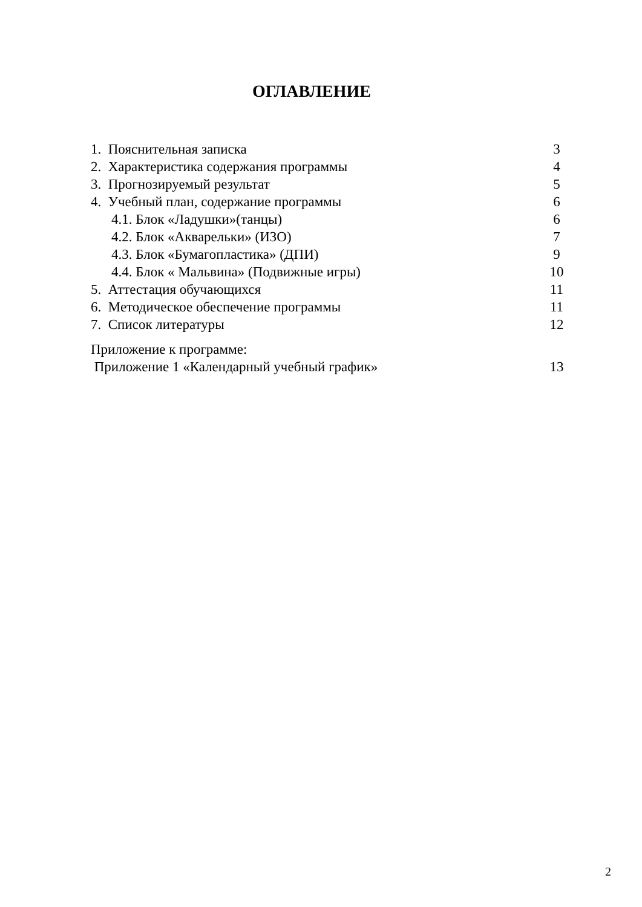ОГЛАВЛЕНИЕ
1. Пояснительная записка 3
2. Характеристика содержания программы 4
3. Прогнозируемый результат 5
4. Учебный план, содержание программы 6
4.1. Блок «Ладушки»(танцы) 6
4.2. Блок «Акварельки» (ИЗО) 7
4.3. Блок «Бумагопластика» (ДПИ) 9
4.4. Блок « Мальвина» (Подвижные игры) 10
5. Аттестация обучающихся 11
6. Методическое обеспечение программы 11
7. Список литературы 12
Приложение к программе:
Приложение 1 «Календарный учебный график» 13
2